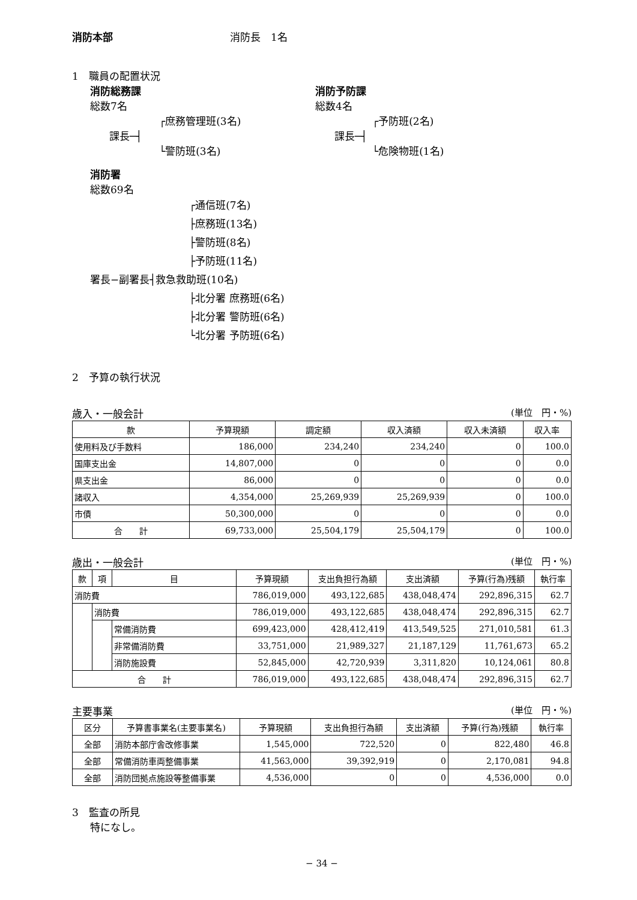消防本部 消防長　1名
1　職員の配置状況
消防総務課
総数7名
┌庶務管理班(3名)
課長─┤
└警防班(3名)
消防予防課
総数4名
┌予防班(2名)
課長─┤
└危険物班(1名)
消防署
総数69名
┌通信班(7名)
├庶務班(13名)
├警防班(8名)
├予防班(11名)
署長−副署長┤救急救助班(10名)
├北分署 庶務班(6名)
├北分署 警防班(6名)
└北分署 予防班(6名)
2　予算の執行状況
歳入・一般会計 (単位　円・%)
| 款 | 予算現額 | 調定額 | 収入済額 | 収入未済額 | 収入率 |
| --- | --- | --- | --- | --- | --- |
| 使用料及び手数料 | 186,000 | 234,240 | 234,240 | 0 | 100.0 |
| 国庫支出金 | 14,807,000 | 0 | 0 | 0 | 0.0 |
| 県支出金 | 86,000 | 0 | 0 | 0 | 0.0 |
| 諸収入 | 4,354,000 | 25,269,939 | 25,269,939 | 0 | 100.0 |
| 市債 | 50,300,000 | 0 | 0 | 0 | 0.0 |
| 合 計 | 69,733,000 | 25,504,179 | 25,504,179 | 0 | 100.0 |
歳出・一般会計 (単位　円・%)
| 款 | 項 | 目 | 予算現額 | 支出負担行為額 | 支出済額 | 予算(行為)残額 | 執行率 |
| --- | --- | --- | --- | --- | --- | --- | --- |
| 消防費 | | | 786,019,000 | 493,122,685 | 438,048,474 | 292,896,315 | 62.7 |
| | 消防費 | | 786,019,000 | 493,122,685 | 438,048,474 | 292,896,315 | 62.7 |
| | | 常備消防費 | 699,423,000 | 428,412,419 | 413,549,525 | 271,010,581 | 61.3 |
| | | 非常備消防費 | 33,751,000 | 21,989,327 | 21,187,129 | 11,761,673 | 65.2 |
| | | 消防施設費 | 52,845,000 | 42,720,939 | 3,311,820 | 10,124,061 | 80.8 |
| 合 計 | | | 786,019,000 | 493,122,685 | 438,048,474 | 292,896,315 | 62.7 |
主要事業 (単位　円・%)
| 区分 | 予算書事業名(主要事業名) | 予算現額 | 支出負担行為額 | 支出済額 | 予算(行為)残額 | 執行率 |
| --- | --- | --- | --- | --- | --- | --- |
| 全部 | 消防本部庁舎改修事業 | 1,545,000 | 722,520 | 0 | 822,480 | 46.8 |
| 全部 | 常備消防車両整備事業 | 41,563,000 | 39,392,919 | 0 | 2,170,081 | 94.8 |
| 全部 | 消防団拠点施設等整備事業 | 4,536,000 | 0 | 0 | 4,536,000 | 0.0 |
3　監査の所見
特になし。
− 34 −